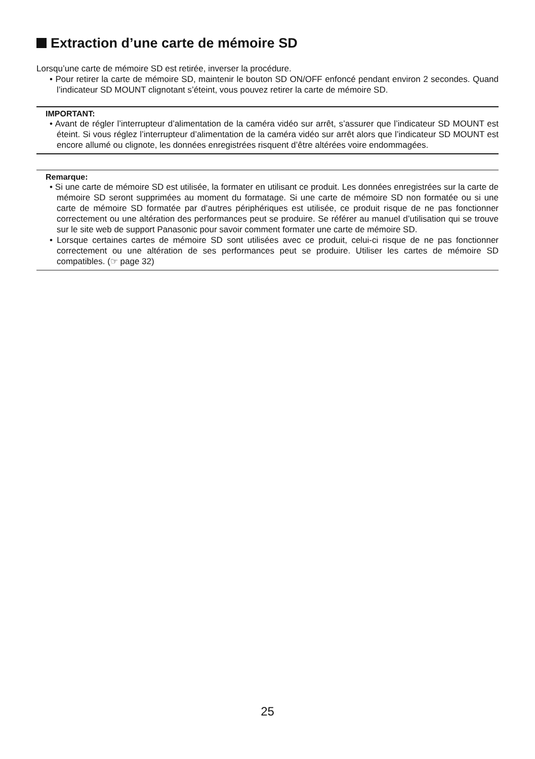Extraction d’une carte de mémoire SD
Lorsqu’une carte de mémoire SD est retirée, inverser la procédure.
• Pour retirer la carte de mémoire SD, maintenir le bouton SD ON/OFF enfoncé pendant environ 2 secondes. Quand l’indicateur SD MOUNT clignotant s’éteint, vous pouvez retirer la carte de mémoire SD.
IMPORTANT:
• Avant de régler l’interrupteur d’alimentation de la caméra vidéo sur arrêt, s’assurer que l’indicateur SD MOUNT est éteint. Si vous réglez l’interrupteur d’alimentation de la caméra vidéo sur arrêt alors que l’indicateur SD MOUNT est encore allumé ou clignote, les données enregistrées risquent d’être altérées voire endommagées.
Remarque:
• Si une carte de mémoire SD est utilisée, la formater en utilisant ce produit. Les données enregistrées sur la carte de mémoire SD seront supprimées au moment du formatage. Si une carte de mémoire SD non formatée ou si une carte de mémoire SD formatée par d’autres périphériques est utilisée, ce produit risque de ne pas fonctionner correctement ou une altération des performances peut se produire. Se référer au manuel d’utilisation qui se trouve sur le site web de support Panasonic pour savoir comment formater une carte de mémoire SD.
• Lorsque certaines cartes de mémoire SD sont utilisées avec ce produit, celui-ci risque de ne pas fonctionner correctement ou une altération de ses performances peut se produire. Utiliser les cartes de mémoire SD compatibles. (☞ page 32)
25